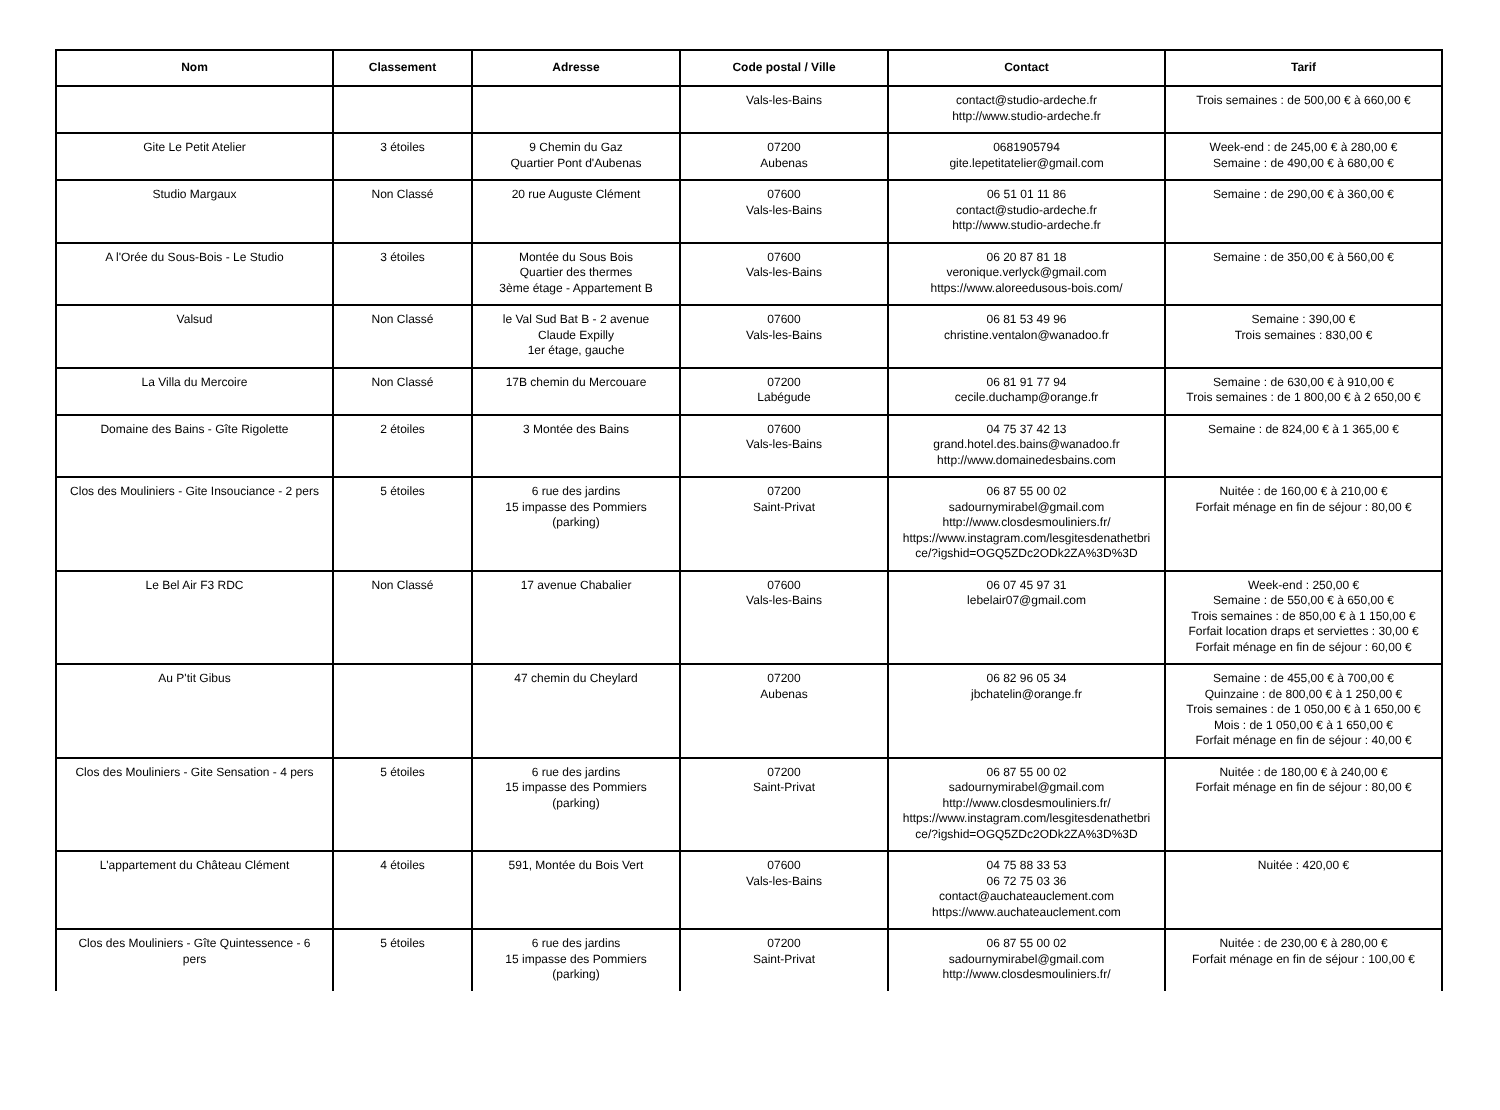| Nom | Classement | Adresse | Code postal / Ville | Contact | Tarif |
| --- | --- | --- | --- | --- | --- |
| | | | Vals-les-Bains | contact@studio-ardeche.fr http://www.studio-ardeche.fr | Trois semaines : de 500,00 € à 660,00 € |
| Gite Le Petit Atelier | 3 étoiles | 9 Chemin du Gaz Quartier Pont d'Aubenas | 07200 Aubenas | 0681905794 gite.lepetitatelier@gmail.com | Week-end : de 245,00 € à 280,00 € Semaine : de 490,00 € à 680,00 € |
| Studio Margaux | Non Classé | 20 rue Auguste Clément | 07600 Vals-les-Bains | 06 51 01 11 86 contact@studio-ardeche.fr http://www.studio-ardeche.fr | Semaine : de 290,00 € à 360,00 € |
| A l'Orée du Sous-Bois - Le Studio | 3 étoiles | Montée du Sous Bois Quartier des thermes 3ème étage - Appartement B | 07600 Vals-les-Bains | 06 20 87 81 18 veronique.verlyck@gmail.com https://www.aloreedusous-bois.com/ | Semaine : de 350,00 € à 560,00 € |
| Valsud | Non Classé | le Val Sud Bat B - 2 avenue Claude Expilly 1er étage, gauche | 07600 Vals-les-Bains | 06 81 53 49 96 christine.ventalon@wanadoo.fr | Semaine : 390,00 € Trois semaines : 830,00 € |
| La Villa du Mercoire | Non Classé | 17B chemin du Mercouare | 07200 Labégude | 06 81 91 77 94 cecile.duchamp@orange.fr | Semaine : de 630,00 € à 910,00 € Trois semaines : de 1 800,00 € à 2 650,00 € |
| Domaine des Bains - Gîte Rigolette | 2 étoiles | 3 Montée des Bains | 07600 Vals-les-Bains | 04 75 37 42 13 grand.hotel.des.bains@wanadoo.fr http://www.domainedesbains.com | Semaine : de 824,00 € à 1 365,00 € |
| Clos des Mouliniers - Gite Insouciance - 2 pers | 5 étoiles | 6 rue des jardins 15 impasse des Pommiers (parking) | 07200 Saint-Privat | 06 87 55 00 02 sadournymirabel@gmail.com http://www.closdesmouliniers.fr/ https://www.instagram.com/lesgitesdenathetbri ce/?igshid=OGQ5ZDc2ODk2ZA%3D%3D | Nuitée : de 160,00 € à 210,00 € Forfait ménage en fin de séjour : 80,00 € |
| Le Bel Air F3 RDC | Non Classé | 17 avenue Chabalier | 07600 Vals-les-Bains | 06 07 45 97 31 lebelair07@gmail.com | Week-end : 250,00 € Semaine : de 550,00 € à 650,00 € Trois semaines : de 850,00 € à 1 150,00 € Forfait location draps et serviettes : 30,00 € Forfait ménage en fin de séjour : 60,00 € |
| Au P'tit Gibus | | 47 chemin du Cheylard | 07200 Aubenas | 06 82 96 05 34 jbchatelin@orange.fr | Semaine : de 455,00 € à 700,00 € Quinzaine : de 800,00 € à 1 250,00 € Trois semaines : de 1 050,00 € à 1 650,00 € Mois : de 1 050,00 € à 1 650,00 € Forfait ménage en fin de séjour : 40,00 € |
| Clos des Mouliniers - Gite Sensation - 4 pers | 5 étoiles | 6 rue des jardins 15 impasse des Pommiers (parking) | 07200 Saint-Privat | 06 87 55 00 02 sadournymirabel@gmail.com http://www.closdesmouliniers.fr/ https://www.instagram.com/lesgitesdenathetbri ce/?igshid=OGQ5ZDc2ODk2ZA%3D%3D | Nuitée : de 180,00 € à 240,00 € Forfait ménage en fin de séjour : 80,00 € |
| L'appartement du Château Clément | 4 étoiles | 591, Montée du Bois Vert | 07600 Vals-les-Bains | 04 75 88 33 53 06 72 75 03 36 contact@auchateauclement.com https://www.auchateauclement.com | Nuitée : 420,00 € |
| Clos des Mouliniers - Gîte Quintessence - 6 pers | 5 étoiles | 6 rue des jardins 15 impasse des Pommiers (parking) | 07200 Saint-Privat | 06 87 55 00 02 sadournymirabel@gmail.com http://www.closdesmouliniers.fr/ | Nuitée : de 230,00 € à 280,00 € Forfait ménage en fin de séjour : 100,00 € |